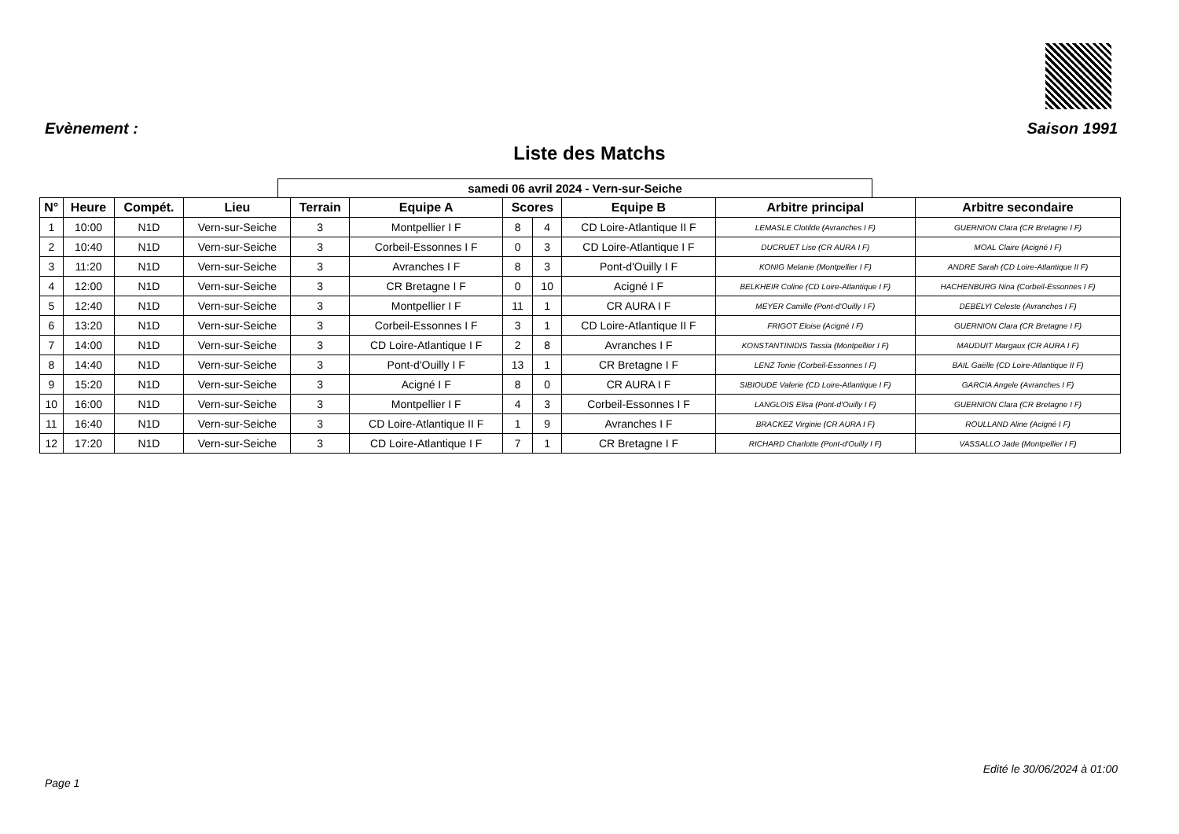Evènement : Saison 1991
Liste des Matchs
samedi 06 avril 2024 - Vern-sur-Seiche
| N° | Heure | Compét. | Lieu | Terrain | Equipe A | Scores | | Equipe B | Arbitre principal | Arbitre secondaire |
| --- | --- | --- | --- | --- | --- | --- | --- | --- | --- | --- |
| 1 | 10:00 | N1D | Vern-sur-Seiche | 3 | Montpellier I F | 8 | 4 | CD Loire-Atlantique II F | LEMASLE Clotilde (Avranches I F) | GUERNION Clara (CR Bretagne I F) |
| 2 | 10:40 | N1D | Vern-sur-Seiche | 3 | Corbeil-Essonnes I F | 0 | 3 | CD Loire-Atlantique I F | DUCRUET Lise (CR AURA I F) | MOAL Claire (Acigné I F) |
| 3 | 11:20 | N1D | Vern-sur-Seiche | 3 | Avranches I F | 8 | 3 | Pont-d'Ouilly I F | KONIG Melanie (Montpellier I F) | ANDRE Sarah (CD Loire-Atlantique II F) |
| 4 | 12:00 | N1D | Vern-sur-Seiche | 3 | CR Bretagne I F | 0 | 10 | Acigné I F | BELKHEIR Coline (CD Loire-Atlantique I F) | HACHENBURG Nina (Corbeil-Essonnes I F) |
| 5 | 12:40 | N1D | Vern-sur-Seiche | 3 | Montpellier I F | 11 | 1 | CR AURA I F | MEYER Camille (Pont-d'Ouilly I F) | DEBELYI Celeste (Avranches I F) |
| 6 | 13:20 | N1D | Vern-sur-Seiche | 3 | Corbeil-Essonnes I F | 3 | 1 | CD Loire-Atlantique II F | FRIGOT Eloise (Acigné I F) | GUERNION Clara (CR Bretagne I F) |
| 7 | 14:00 | N1D | Vern-sur-Seiche | 3 | CD Loire-Atlantique I F | 2 | 8 | Avranches I F | KONSTANTINIDIS Tassia (Montpellier I F) | MAUDUIT Margaux (CR AURA I F) |
| 8 | 14:40 | N1D | Vern-sur-Seiche | 3 | Pont-d'Ouilly I F | 13 | 1 | CR Bretagne I F | LENZ Tonie (Corbeil-Essonnes I F) | BAIL Gaëlle (CD Loire-Atlantique II F) |
| 9 | 15:20 | N1D | Vern-sur-Seiche | 3 | Acigné I F | 8 | 0 | CR AURA I F | SIBIOUDE Valerie (CD Loire-Atlantique I F) | GARCIA Angele (Avranches I F) |
| 10 | 16:00 | N1D | Vern-sur-Seiche | 3 | Montpellier I F | 4 | 3 | Corbeil-Essonnes I F | LANGLOIS Elisa (Pont-d'Ouilly I F) | GUERNION Clara (CR Bretagne I F) |
| 11 | 16:40 | N1D | Vern-sur-Seiche | 3 | CD Loire-Atlantique II F | 1 | 9 | Avranches I F | BRACKEZ Virginie (CR AURA I F) | ROULLAND Aline (Acigné I F) |
| 12 | 17:20 | N1D | Vern-sur-Seiche | 3 | CD Loire-Atlantique I F | 7 | 1 | CR Bretagne I F | RICHARD Charlotte (Pont-d'Ouilly I F) | VASSALLO Jade (Montpellier I F) |
Edité le 30/06/2024 à 01:00
Page 1